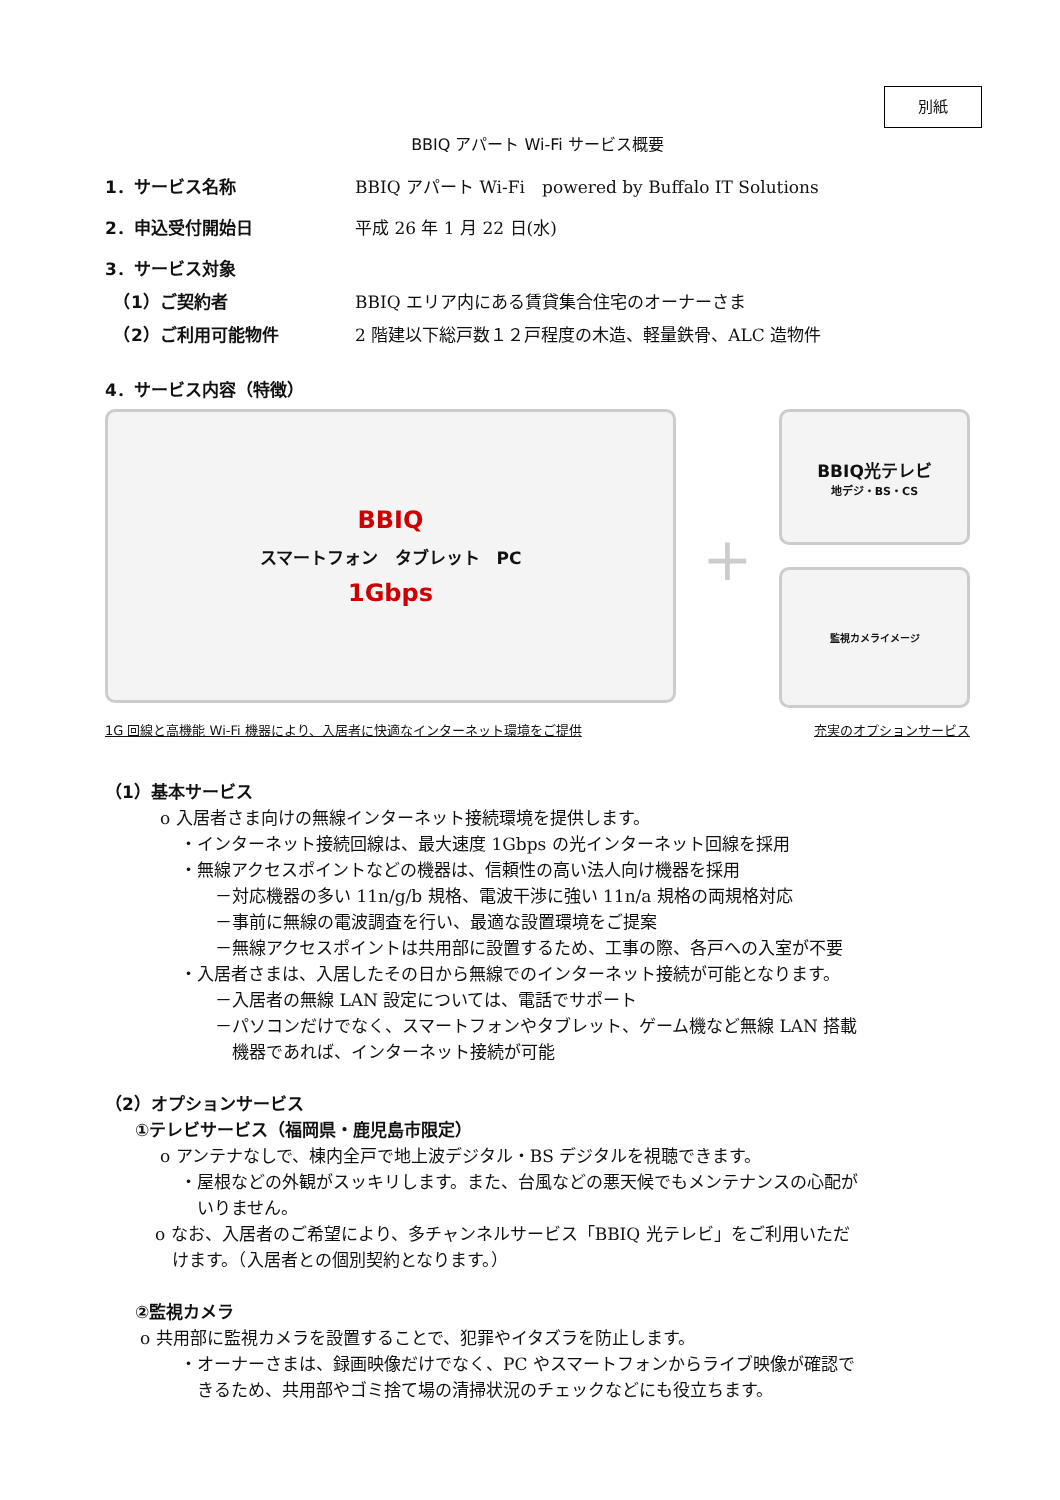別紙
BBIQ アパート Wi-Fi サービス概要
1．サービス名称 BBIQ アパート Wi-Fi　powered by Buffalo IT Solutions
2．申込受付開始日 平成 26 年 1 月 22 日(水)
3．サービス対象
　（1）ご契約者 BBIQ エリア内にある賃貸集合住宅のオーナーさま
　（2）ご利用可能物件 2 階建以下総戸数１２戸程度の木造、軽量鉄骨、ALC 造物件
4．サービス内容（特徴）
BBIQ
スマートフォン　タブレット　PC
1Gbps
+
BBIQ光テレビ
地デジ・BS・CS
監視カメライメージ
1G 回線と高機能 Wi-Fi 機器により、入居者に快適なインターネット環境をご提供 充実のオプションサービス
（1）基本サービス
o 入居者さま向けの無線インターネット接続環境を提供します。
・インターネット接続回線は、最大速度 1Gbps の光インターネット回線を採用
・無線アクセスポイントなどの機器は、信頼性の高い法人向け機器を採用
－対応機器の多い 11n/g/b 規格、電波干渉に強い 11n/a 規格の両規格対応
－事前に無線の電波調査を行い、最適な設置環境をご提案
－無線アクセスポイントは共用部に設置するため、工事の際、各戸への入室が不要
・入居者さまは、入居したその日から無線でのインターネット接続が可能となります。
－入居者の無線 LAN 設定については、電話でサポート
－パソコンだけでなく、スマートフォンやタブレット、ゲーム機など無線 LAN 搭載
　機器であれば、インターネット接続が可能
（2）オプションサービス
①テレビサービス（福岡県・鹿児島市限定）
o アンテナなしで、棟内全戸で地上波デジタル・BS デジタルを視聴できます。
・屋根などの外観がスッキリします。また、台風などの悪天候でもメンテナンスの心配が
　いりません。
o なお、入居者のご希望により、多チャンネルサービス「BBIQ 光テレビ」をご利用いただ
　けます。（入居者との個別契約となります。）
②監視カメラ
o 共用部に監視カメラを設置することで、犯罪やイタズラを防止します。
・オーナーさまは、録画映像だけでなく、PC やスマートフォンからライブ映像が確認で
　きるため、共用部やゴミ捨て場の清掃状況のチェックなどにも役立ちます。